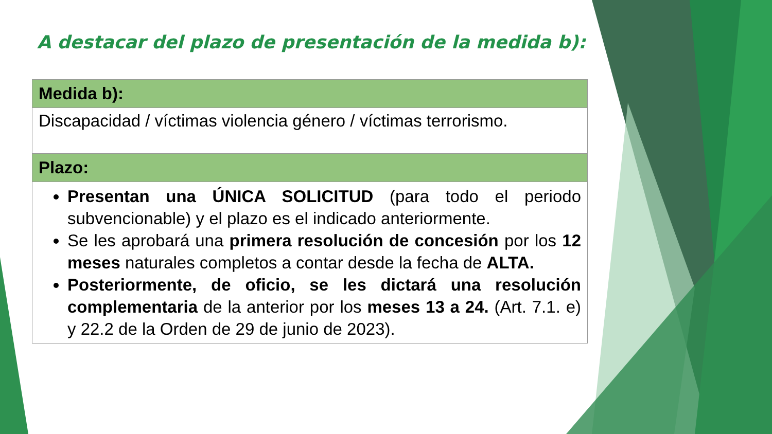A destacar del plazo de presentación de la medida b):
| Medida b): |
| --- |
| Discapacidad / víctimas violencia género / víctimas terrorismo. |
| Plazo: |
| Presentan una ÚNICA SOLICITUD (para todo el periodo subvencionable) y el plazo es el indicado anteriormente. Se les aprobará una primera resolución de concesión por los 12 meses naturales completos a contar desde la fecha de ALTA. Posteriormente, de oficio, se les dictará una resolución complementaria de la anterior por los meses 13 a 24. (Art. 7.1. e) y 22.2 de la Orden de 29 de junio de 2023). |